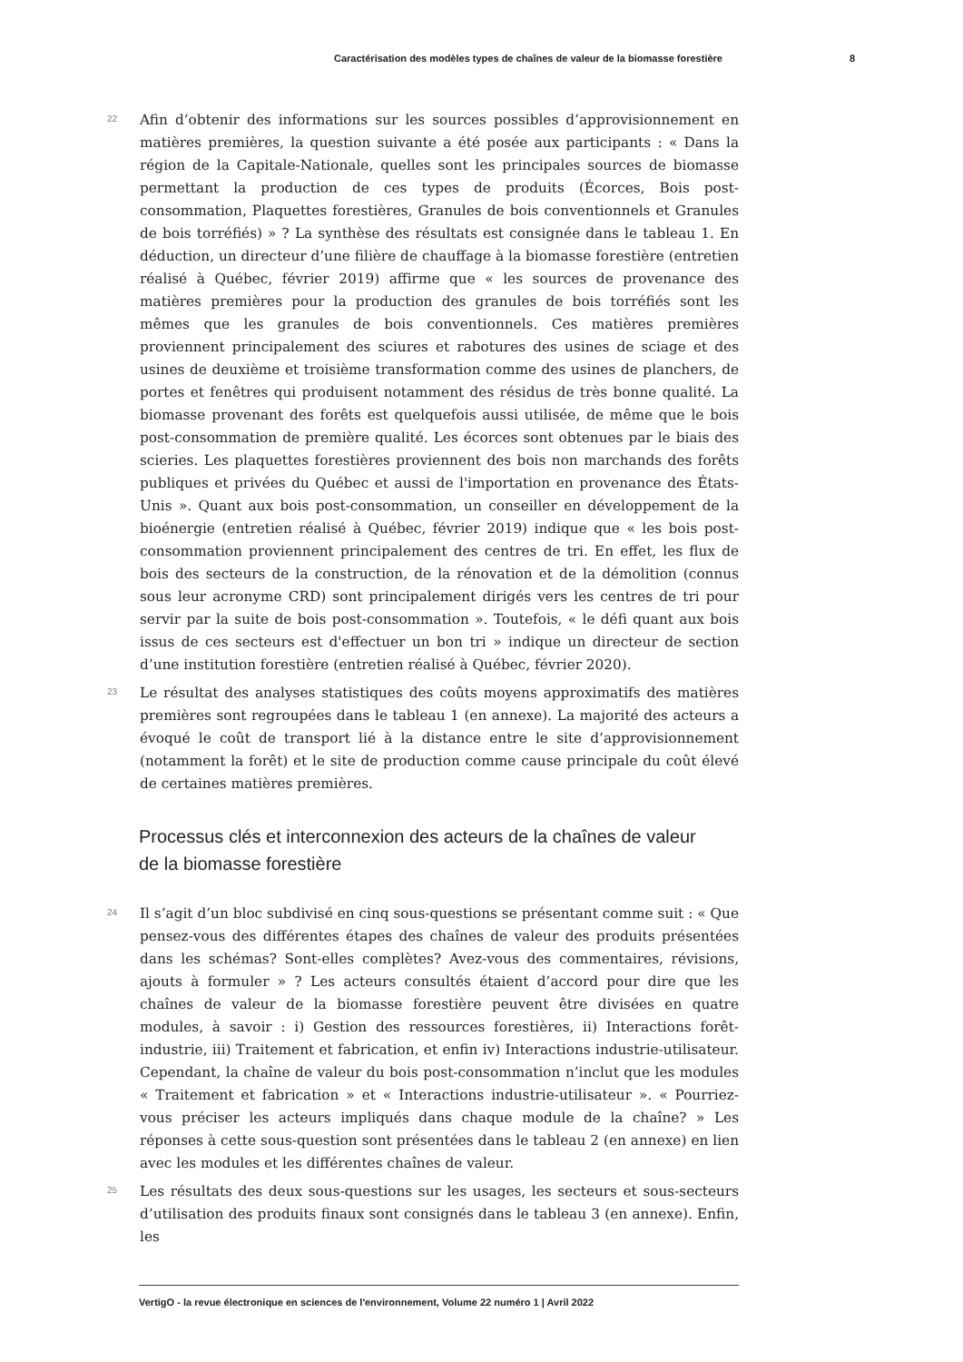Caractérisation des modèles types de chaînes de valeur de la biomasse forestière 8
22
Afin d’obtenir des informations sur les sources possibles d’approvisionnement en matières premières, la question suivante a été posée aux participants : « Dans la région de la Capitale-Nationale, quelles sont les principales sources de biomasse permettant la production de ces types de produits (Écorces, Bois post-consommation, Plaquettes forestières, Granules de bois conventionnels et Granules de bois torréfiés) » ? La synthèse des résultats est consignée dans le tableau 1. En déduction, un directeur d’une filière de chauffage à la biomasse forestière (entretien réalisé à Québec, février 2019) affirme que « les sources de provenance des matières premières pour la production des granules de bois torréfiés sont les mêmes que les granules de bois conventionnels. Ces matières premières proviennent principalement des sciures et rabotures des usines de sciage et des usines de deuxième et troisième transformation comme des usines de planchers, de portes et fenêtres qui produisent notamment des résidus de très bonne qualité. La biomasse provenant des forêts est quelquefois aussi utilisée, de même que le bois post-consommation de première qualité. Les écorces sont obtenues par le biais des scieries. Les plaquettes forestières proviennent des bois non marchands des forêts publiques et privées du Québec et aussi de l'importation en provenance des États-Unis ». Quant aux bois post-consommation, un conseiller en développement de la bioénergie (entretien réalisé à Québec, février 2019) indique que « les bois post-consommation proviennent principalement des centres de tri. En effet, les flux de bois des secteurs de la construction, de la rénovation et de la démolition (connus sous leur acronyme CRD) sont principalement dirigés vers les centres de tri pour servir par la suite de bois post-consommation ». Toutefois, « le défi quant aux bois issus de ces secteurs est d'effectuer un bon tri » indique un directeur de section d’une institution forestière (entretien réalisé à Québec, février 2020).
23
Le résultat des analyses statistiques des coûts moyens approximatifs des matières premières sont regroupées dans le tableau 1 (en annexe). La majorité des acteurs a évoqué le coût de transport lié à la distance entre le site d’approvisionnement (notamment la forêt) et le site de production comme cause principale du coût élevé de certaines matières premières.
Processus clés et interconnexion des acteurs de la chaînes de valeur de la biomasse forestière
24
Il s’agit d’un bloc subdivisé en cinq sous-questions se présentant comme suit : « Que pensez-vous des différentes étapes des chaînes de valeur des produits présentées dans les schémas? Sont-elles complètes? Avez-vous des commentaires, révisions, ajouts à formuler » ? Les acteurs consultés étaient d’accord pour dire que les chaînes de valeur de la biomasse forestière peuvent être divisées en quatre modules, à savoir : i) Gestion des ressources forestières, ii) Interactions forêt-industrie, iii) Traitement et fabrication, et enfin iv) Interactions industrie-utilisateur. Cependant, la chaîne de valeur du bois post-consommation n’inclut que les modules « Traitement et fabrication » et « Interactions industrie-utilisateur ». « Pourriez-vous préciser les acteurs impliqués dans chaque module de la chaîne? » Les réponses à cette sous-question sont présentées dans le tableau 2 (en annexe) en lien avec les modules et les différentes chaînes de valeur.
25
Les résultats des deux sous-questions sur les usages, les secteurs et sous-secteurs d’utilisation des produits finaux sont consignés dans le tableau 3 (en annexe). Enfin, les
VertigO - la revue électronique en sciences de l'environnement, Volume 22 numéro 1 | Avril 2022